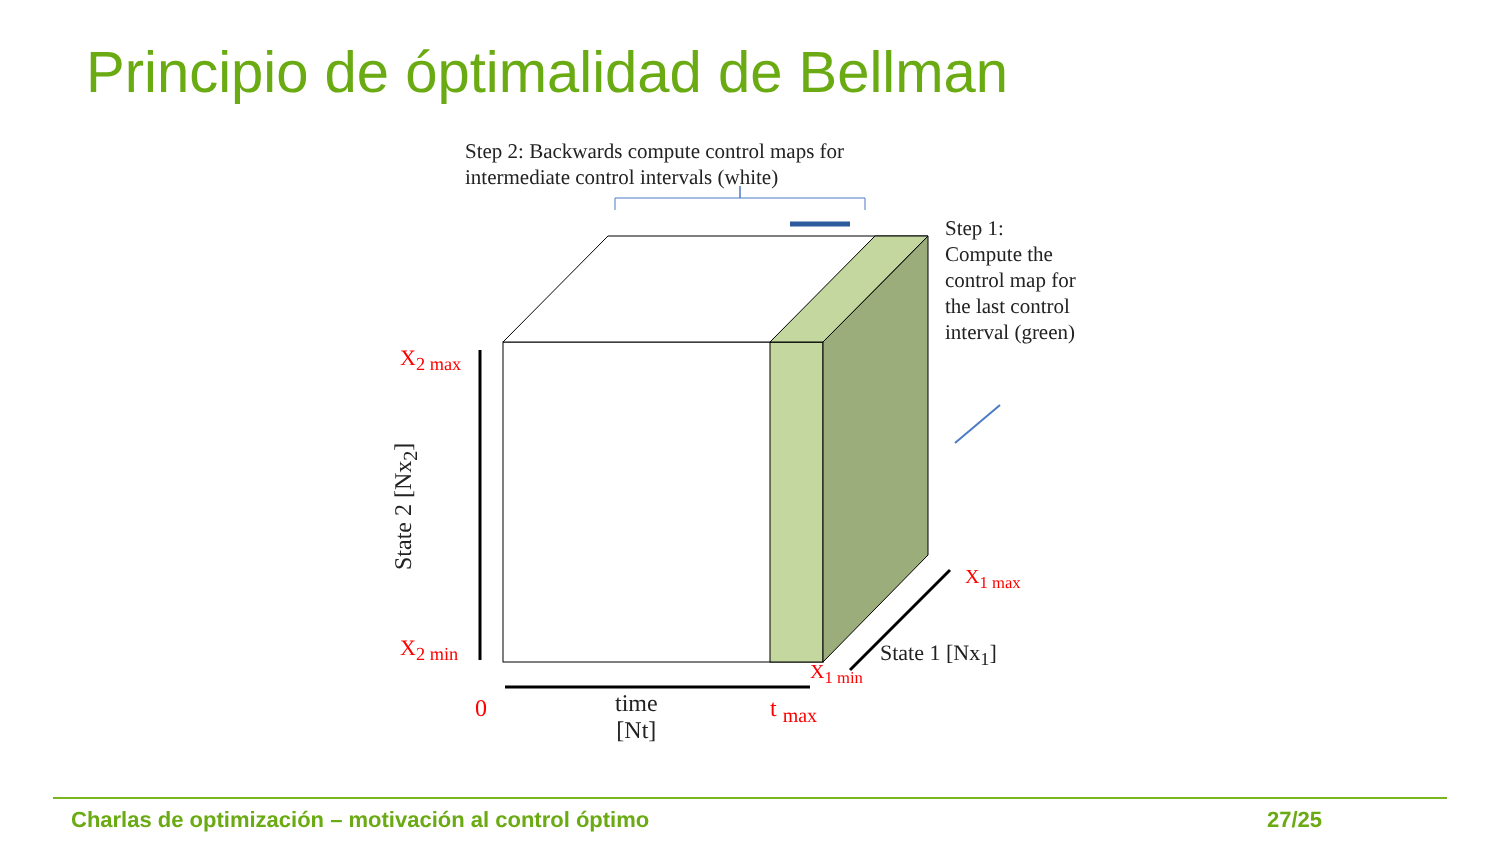Principio de óptimalidad de Bellman
Step 2: Backwards compute control maps for
intermediate control intervals (white)
Step 1:
Compute the control map for the last control interval (green)
State 2 [Nx<sub>2</sub>]
X<sub>2 max</sub>
X<sub>2 min</sub>
0
time
[Nt]
t <sub>max</sub>
X<sub>1 min</sub>
State 1 [Nx<sub>1</sub>]
X<sub>1 max</sub>
Charlas de optimización – motivación al control óptimo 27/25